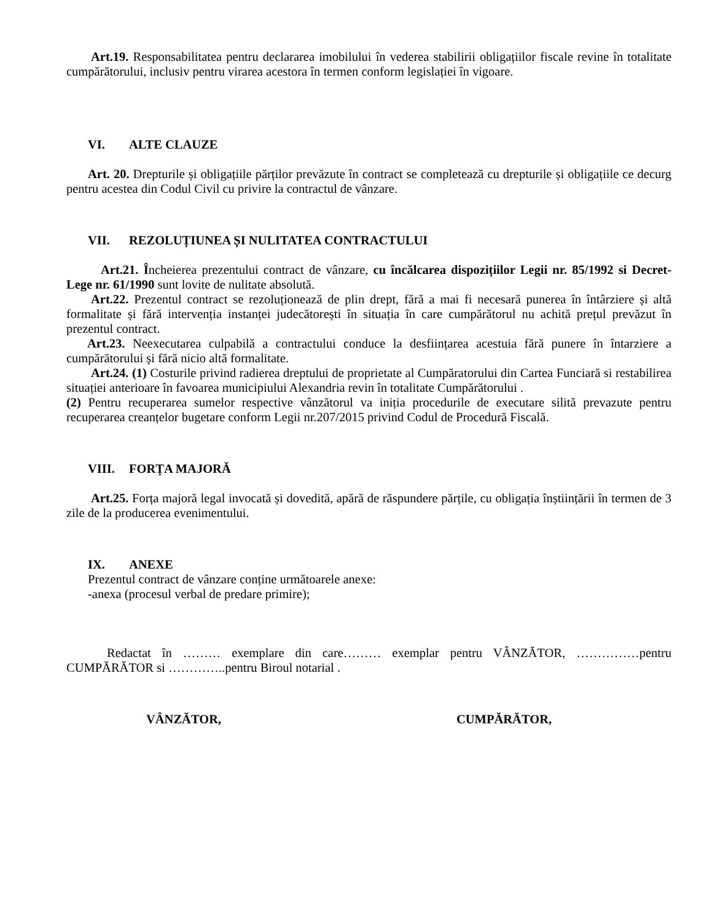Art.19. Responsabilitatea pentru declararea imobilului în vederea stabilirii obligațiilor fiscale revine în totalitate cumpărătorului, inclusiv pentru virarea acestora în termen conform legislației în vigoare.
VI. ALTE CLAUZE
Art. 20. Drepturile și obligațiile părților prevăzute în contract se completează cu drepturile și obligațiile ce decurg pentru acestea din Codul Civil cu privire la contractul de vânzare.
VII. REZOLUȚIUNEA ȘI NULITATEA CONTRACTULUI
Art.21. Încheierea prezentului contract de vânzare, cu încălcarea dispozițiilor Legii nr. 85/1992 si Decret-Lege nr. 61/1990 sunt lovite de nulitate absolută.
Art.22. Prezentul contract se rezoluționează de plin drept, fără a mai fi necesară punerea în întârziere și altă formalitate și fără intervenția instanței judecătorești în situația în care cumpărătorul nu achită prețul prevăzut în prezentul contract.
Art.23. Neexecutarea culpabilă a contractului conduce la desființarea acestuia fără punere în întarziere a cumpărătorului și fără nicio altă formalitate.
Art.24. (1) Costurile privind radierea dreptului de proprietate al Cumpăratorului din Cartea Funciară si restabilirea situației anterioare în favoarea municipiului Alexandria revin în totalitate Cumpărătorului .
(2) Pentru recuperarea sumelor respective vânzătorul va iniția procedurile de executare silită prevazute pentru recuperarea creanțelor bugetare conform Legii nr.207/2015 privind Codul de Procedură Fiscală.
VIII. FORȚA MAJORĂ
Art.25. Forța majoră legal invocată și dovedită, apără de răspundere părțile, cu obligația înștiințării în termen de 3 zile de la producerea evenimentului.
IX. ANEXE
Prezentul contract de vânzare conține următoarele anexe:
-anexa (procesul verbal de predare primire);
Redactat în ……… exemplare din care……… exemplar pentru VÂNZĂTOR, ……………pentru CUMPĂRĂTOR si …………..pentru Biroul notarial .
VÂNZĂTOR, CUMPĂRĂTOR,